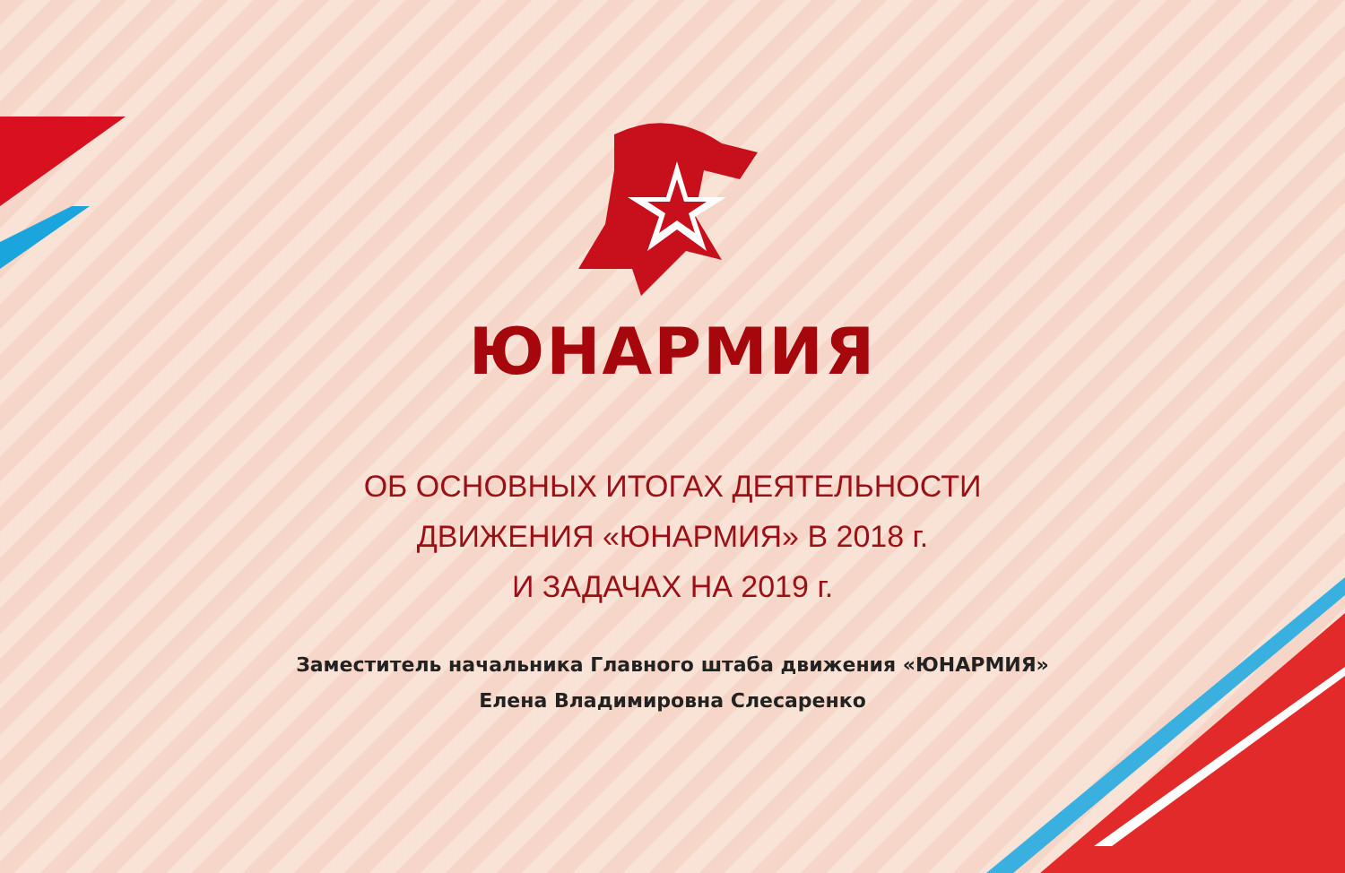ЮНАРМИЯ
ОБ ОСНОВНЫХ ИТОГАХ ДЕЯТЕЛЬНОСТИ
ДВИЖЕНИЯ «ЮНАРМИЯ» В 2018 г.
И ЗАДАЧАХ НА 2019 г.
Заместитель начальника Главного штаба движения «ЮНАРМИЯ»
Елена Владимировна Слесаренко